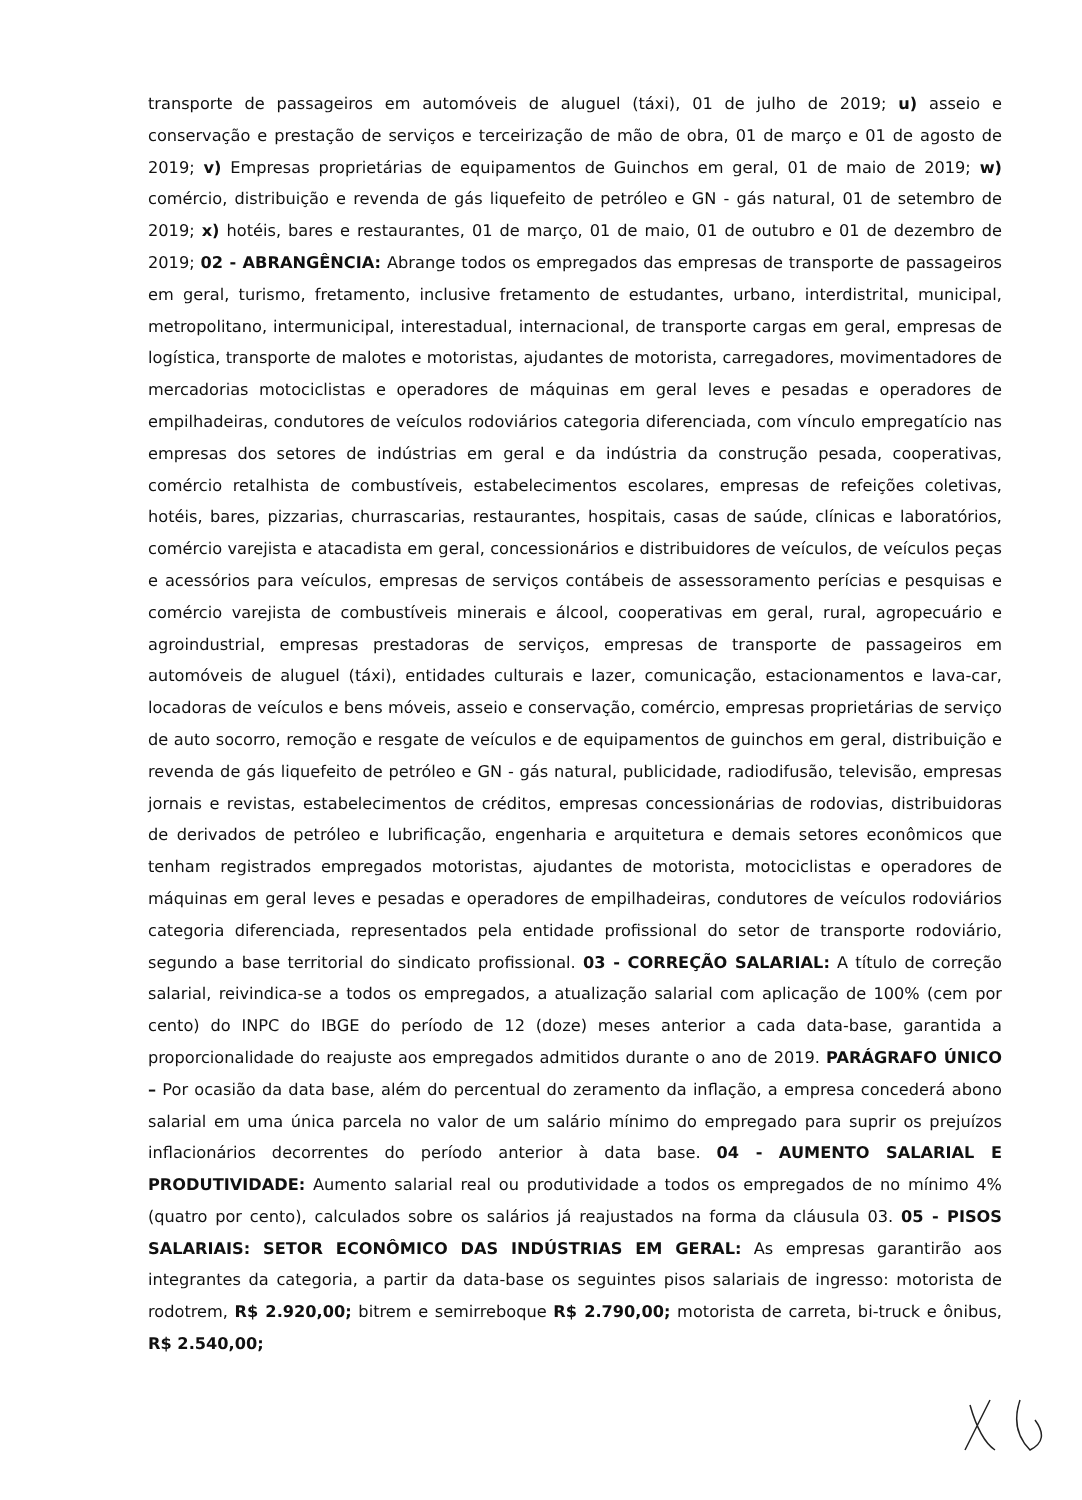transporte de passageiros em automóveis de aluguel (táxi), 01 de julho de 2019; u) asseio e conservação e prestação de serviços e terceirização de mão de obra, 01 de março e 01 de agosto de 2019; v) Empresas proprietárias de equipamentos de Guinchos em geral, 01 de maio de 2019; w) comércio, distribuição e revenda de gás liquefeito de petróleo e GN - gás natural, 01 de setembro de 2019; x) hotéis, bares e restaurantes, 01 de março, 01 de maio, 01 de outubro e 01 de dezembro de 2019; 02 - ABRANGÊNCIA: Abrange todos os empregados das empresas de transporte de passageiros em geral, turismo, fretamento, inclusive fretamento de estudantes, urbano, interdistrital, municipal, metropolitano, intermunicipal, interestadual, internacional, de transporte cargas em geral, empresas de logística, transporte de malotes e motoristas, ajudantes de motorista, carregadores, movimentadores de mercadorias motociclistas e operadores de máquinas em geral leves e pesadas e operadores de empilhadeiras, condutores de veículos rodoviários categoria diferenciada, com vínculo empregatício nas empresas dos setores de indústrias em geral e da indústria da construção pesada, cooperativas, comércio retalhista de combustíveis, estabelecimentos escolares, empresas de refeições coletivas, hotéis, bares, pizzarias, churrascarias, restaurantes, hospitais, casas de saúde, clínicas e laboratórios, comércio varejista e atacadista em geral, concessionários e distribuidores de veículos, de veículos peças e acessórios para veículos, empresas de serviços contábeis de assessoramento perícias e pesquisas e comércio varejista de combustíveis minerais e álcool, cooperativas em geral, rural, agropecuário e agroindustrial, empresas prestadoras de serviços, empresas de transporte de passageiros em automóveis de aluguel (táxi), entidades culturais e lazer, comunicação, estacionamentos e lava-car, locadoras de veículos e bens móveis, asseio e conservação, comércio, empresas proprietárias de serviço de auto socorro, remoção e resgate de veículos e de equipamentos de guinchos em geral, distribuição e revenda de gás liquefeito de petróleo e GN - gás natural, publicidade, radiodifusão, televisão, empresas jornais e revistas, estabelecimentos de créditos, empresas concessionárias de rodovias, distribuidoras de derivados de petróleo e lubrificação, engenharia e arquitetura e demais setores econômicos que tenham registrados empregados motoristas, ajudantes de motorista, motociclistas e operadores de máquinas em geral leves e pesadas e operadores de empilhadeiras, condutores de veículos rodoviários categoria diferenciada, representados pela entidade profissional do setor de transporte rodoviário, segundo a base territorial do sindicato profissional. 03 - CORREÇÃO SALARIAL: A título de correção salarial, reivindica-se a todos os empregados, a atualização salarial com aplicação de 100% (cem por cento) do INPC do IBGE do período de 12 (doze) meses anterior a cada data-base, garantida a proporcionalidade do reajuste aos empregados admitidos durante o ano de 2019. PARÁGRAFO ÚNICO – Por ocasião da data base, além do percentual do zeramento da inflação, a empresa concederá abono salarial em uma única parcela no valor de um salário mínimo do empregado para suprir os prejuízos inflacionários decorrentes do período anterior à data base. 04 - AUMENTO SALARIAL E PRODUTIVIDADE: Aumento salarial real ou produtividade a todos os empregados de no mínimo 4% (quatro por cento), calculados sobre os salários já reajustados na forma da cláusula 03. 05 - PISOS SALARIAIS: SETOR ECONÔMICO DAS INDÚSTRIAS EM GERAL: As empresas garantirão aos integrantes da categoria, a partir da data-base os seguintes pisos salariais de ingresso: motorista de rodotrem, R$ 2.920,00; bitrem e semirreboque R$ 2.790,00; motorista de carreta, bi-truck e ônibus, R$ 2.540,00;